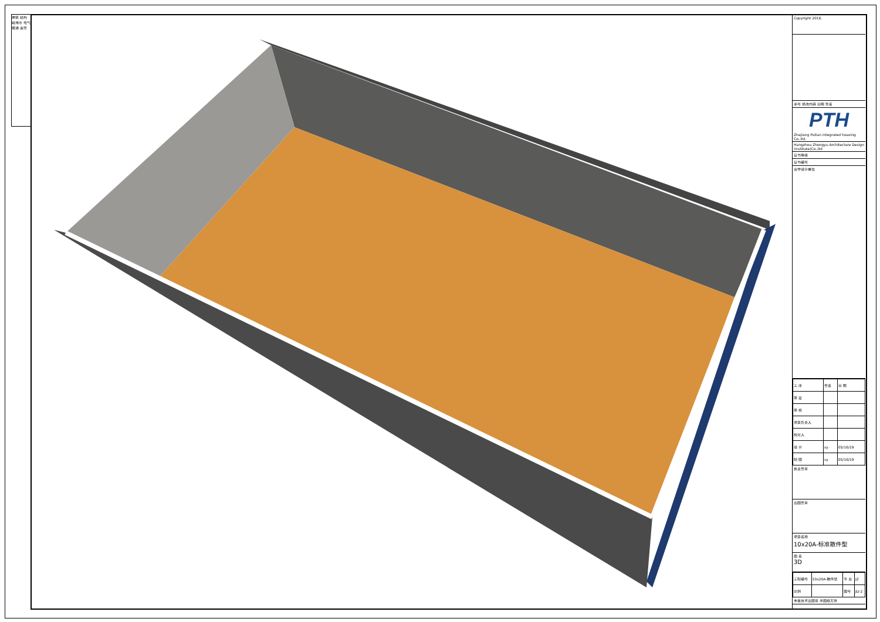建筑 结构 给排水 电气 暖通 会签
Copyright 2016.
序号 修改内容 日期 签名
PTH
Zhejiang Putian integrated housing Co.,ltd.
Hangzhou Zhongyu Architecture Design (institute)Co.,ltd
证书等级
证书编号
合作设计单位
| 工 序 | 签名 | 日 期 |
| 审 定 | | |
| 审 核 | | |
| 项目负责人 | | |
| 校对人 | | |
| 设 计 | sy | 05/16/19 |
| 制 图 | sy | 05/16/19 |
执业签章
出图签章
项目名称
10x20A-标准散件型
图 名
3D
| 工程编号 | 10x20A-散件型 | 专 业 | JZ |
| 比例 | | 图号 | JD-2 |
未盖技术出图章 本图纸无效